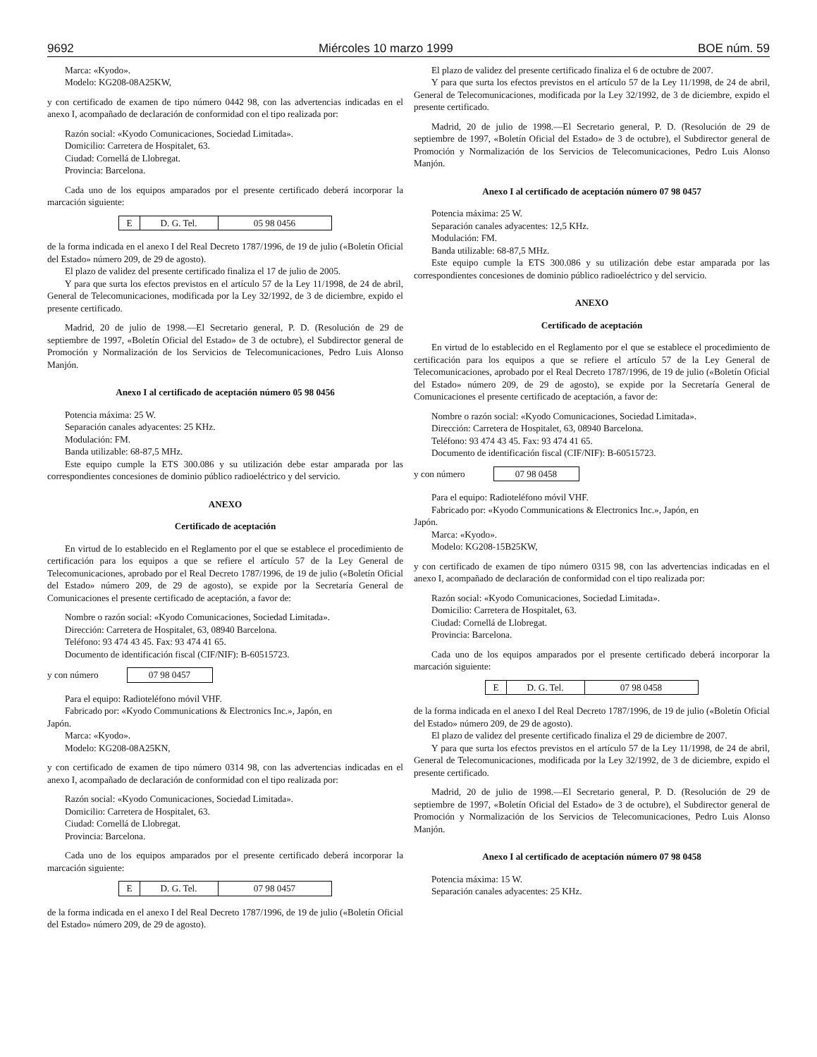9692 Miércoles 10 marzo 1999 BOE núm. 59
Marca: «Kyodo».
Modelo: KG208-08A25KW,
y con certificado de examen de tipo número 0442 98, con las advertencias indicadas en el anexo I, acompañado de declaración de conformidad con el tipo realizada por:
Razón social: «Kyodo Comunicaciones, Sociedad Limitada».
Domicilio: Carretera de Hospitalet, 63.
Ciudad: Cornellá de Llobregat.
Provincia: Barcelona.
Cada uno de los equipos amparados por el presente certificado deberá incorporar la marcación siguiente:
| E | D. G. Tel. | 05 98 0456 |
de la forma indicada en el anexo I del Real Decreto 1787/1996, de 19 de julio («Boletín Oficial del Estado» número 209, de 29 de agosto).
El plazo de validez del presente certificado finaliza el 17 de julio de 2005.
Y para que surta los efectos previstos en el artículo 57 de la Ley 11/1998, de 24 de abril, General de Telecomunicaciones, modificada por la Ley 32/1992, de 3 de diciembre, expido el presente certificado.
Madrid, 20 de julio de 1998.—El Secretario general, P. D. (Resolución de 29 de septiembre de 1997, «Boletín Oficial del Estado» de 3 de octubre), el Subdirector general de Promoción y Normalización de los Servicios de Telecomunicaciones, Pedro Luis Alonso Manjón.
Anexo I al certificado de aceptación número 05 98 0456
Potencia máxima: 25 W.
Separación canales adyacentes: 25 KHz.
Modulación: FM.
Banda utilizable: 68-87,5 MHz.
Este equipo cumple la ETS 300.086 y su utilización debe estar amparada por las correspondientes concesiones de dominio público radioeléctrico y del servicio.
ANEXO
Certificado de aceptación
En virtud de lo establecido en el Reglamento por el que se establece el procedimiento de certificación para los equipos a que se refiere el artículo 57 de la Ley General de Telecomunicaciones, aprobado por el Real Decreto 1787/1996, de 19 de julio («Boletín Oficial del Estado» número 209, de 29 de agosto), se expide por la Secretaría General de Comunicaciones el presente certificado de aceptación, a favor de:
Nombre o razón social: «Kyodo Comunicaciones, Sociedad Limitada».
Dirección: Carretera de Hospitalet, 63, 08940 Barcelona.
Teléfono: 93 474 43 45. Fax: 93 474 41 65.
Documento de identificación fiscal (CIF/NIF): B-60515723.
y con número
| 07 98 0457 |
Para el equipo: Radioteléfono móvil VHF.
Fabricado por: «Kyodo Communications & Electronics Inc.», Japón, en
Japón.
Marca: «Kyodo».
Modelo: KG208-08A25KN,
y con certificado de examen de tipo número 0314 98, con las advertencias indicadas en el anexo I, acompañado de declaración de conformidad con el tipo realizada por:
Razón social: «Kyodo Comunicaciones, Sociedad Limitada».
Domicilio: Carretera de Hospitalet, 63.
Ciudad: Cornellá de Llobregat.
Provincia: Barcelona.
Cada uno de los equipos amparados por el presente certificado deberá incorporar la marcación siguiente:
| E | D. G. Tel. | 07 98 0457 |
de la forma indicada en el anexo I del Real Decreto 1787/1996, de 19 de julio («Boletín Oficial del Estado» número 209, de 29 de agosto).
El plazo de validez del presente certificado finaliza el 6 de octubre de 2007.
Y para que surta los efectos previstos en el artículo 57 de la Ley 11/1998, de 24 de abril, General de Telecomunicaciones, modificada por la Ley 32/1992, de 3 de diciembre, expido el presente certificado.
Madrid, 20 de julio de 1998.—El Secretario general, P. D. (Resolución de 29 de septiembre de 1997, «Boletín Oficial del Estado» de 3 de octubre), el Subdirector general de Promoción y Normalización de los Servicios de Telecomunicaciones, Pedro Luis Alonso Manjón.
Anexo I al certificado de aceptación número 07 98 0457
Potencia máxima: 25 W.
Separación canales adyacentes: 12,5 KHz.
Modulación: FM.
Banda utilizable: 68-87,5 MHz.
Este equipo cumple la ETS 300.086 y su utilización debe estar amparada por las correspondientes concesiones de dominio público radioeléctrico y del servicio.
ANEXO
Certificado de aceptación
En virtud de lo establecido en el Reglamento por el que se establece el procedimiento de certificación para los equipos a que se refiere el artículo 57 de la Ley General de Telecomunicaciones, aprobado por el Real Decreto 1787/1996, de 19 de julio («Boletín Oficial del Estado» número 209, de 29 de agosto), se expide por la Secretaría General de Comunicaciones el presente certificado de aceptación, a favor de:
Nombre o razón social: «Kyodo Comunicaciones, Sociedad Limitada».
Dirección: Carretera de Hospitalet, 63, 08940 Barcelona.
Teléfono: 93 474 43 45. Fax: 93 474 41 65.
Documento de identificación fiscal (CIF/NIF): B-60515723.
y con número
| 07 98 0458 |
Para el equipo: Radioteléfono móvil VHF.
Fabricado por: «Kyodo Communications & Electronics Inc.», Japón, en
Japón.
Marca: «Kyodo».
Modelo: KG208-15B25KW,
y con certificado de examen de tipo número 0315 98, con las advertencias indicadas en el anexo I, acompañado de declaración de conformidad con el tipo realizada por:
Razón social: «Kyodo Comunicaciones, Sociedad Limitada».
Domicilio: Carretera de Hospitalet, 63.
Ciudad: Cornellá de Llobregat.
Provincia: Barcelona.
Cada uno de los equipos amparados por el presente certificado deberá incorporar la marcación siguiente:
| E | D. G. Tel. | 07 98 0458 |
de la forma indicada en el anexo I del Real Decreto 1787/1996, de 19 de julio («Boletín Oficial del Estado» número 209, de 29 de agosto).
El plazo de validez del presente certificado finaliza el 29 de diciembre de 2007.
Y para que surta los efectos previstos en el artículo 57 de la Ley 11/1998, de 24 de abril, General de Telecomunicaciones, modificada por la Ley 32/1992, de 3 de diciembre, expido el presente certificado.
Madrid, 20 de julio de 1998.—El Secretario general, P. D. (Resolución de 29 de septiembre de 1997, «Boletín Oficial del Estado» de 3 de octubre), el Subdirector general de Promoción y Normalización de los Servicios de Telecomunicaciones, Pedro Luis Alonso Manjón.
Anexo I al certificado de aceptación número 07 98 0458
Potencia máxima: 15 W.
Separación canales adyacentes: 25 KHz.